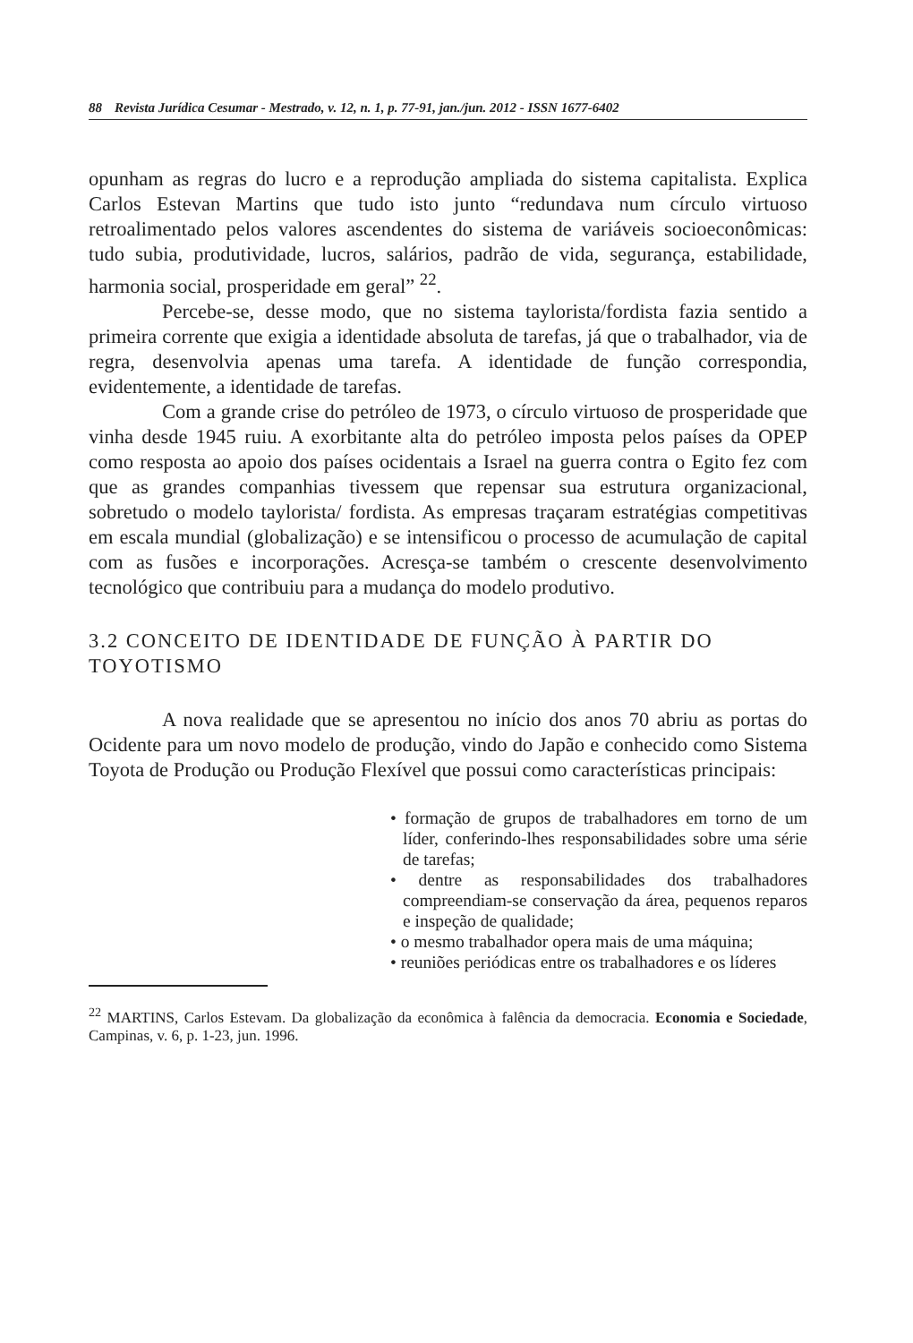88 Revista Jurídica Cesumar - Mestrado, v. 12, n. 1, p. 77-91, jan./jun. 2012 - ISSN 1677-6402
opunham as regras do lucro e a reprodução ampliada do sistema capitalista. Explica Carlos Estevan Martins que tudo isto junto “redundava num círculo virtuoso retroalimentado pelos valores ascendentes do sistema de variáveis socioeconômicas: tudo subia, produtividade, lucros, salários, padrão de vida, segurança, estabilidade, harmonia social, prosperidade em geral” <sup>22</sup>.
Percebe-se, desse modo, que no sistema taylorista/fordista fazia sentido a primeira corrente que exigia a identidade absoluta de tarefas, já que o trabalhador, via de regra, desenvolvia apenas uma tarefa. A identidade de função correspondia, evidentemente, a identidade de tarefas.
Com a grande crise do petróleo de 1973, o círculo virtuoso de prosperidade que vinha desde 1945 ruiu. A exorbitante alta do petróleo imposta pelos países da OPEP como resposta ao apoio dos países ocidentais a Israel na guerra contra o Egito fez com que as grandes companhias tivessem que repensar sua estrutura organizacional, sobretudo o modelo taylorista/ fordista. As empresas traçaram estratégias competitivas em escala mundial (globalização) e se intensificou o processo de acumulação de capital com as fusões e incorporações. Acresça-se também o crescente desenvolvimento tecnológico que contribuiu para a mudança do modelo produtivo.
3.2 CONCEITO DE IDENTIDADE DE FUNÇÃO À PARTIR DO TOYOTISMO
A nova realidade que se apresentou no início dos anos 70 abriu as portas do Ocidente para um novo modelo de produção, vindo do Japão e conhecido como Sistema Toyota de Produção ou Produção Flexível que possui como características principais:
• formação de grupos de trabalhadores em torno de um líder, conferindo-lhes responsabilidades sobre uma série de tarefas;
• dentre as responsabilidades dos trabalhadores compreendiam-se conservação da área, pequenos reparos e inspeção de qualidade;
• o mesmo trabalhador opera mais de uma máquina;
• reuniões periódicas entre os trabalhadores e os líderes
<sup>22</sup> MARTINS, Carlos Estevam. Da globalização da econômica à falência da democracia. Economia e Sociedade, Campinas, v. 6, p. 1-23, jun. 1996.